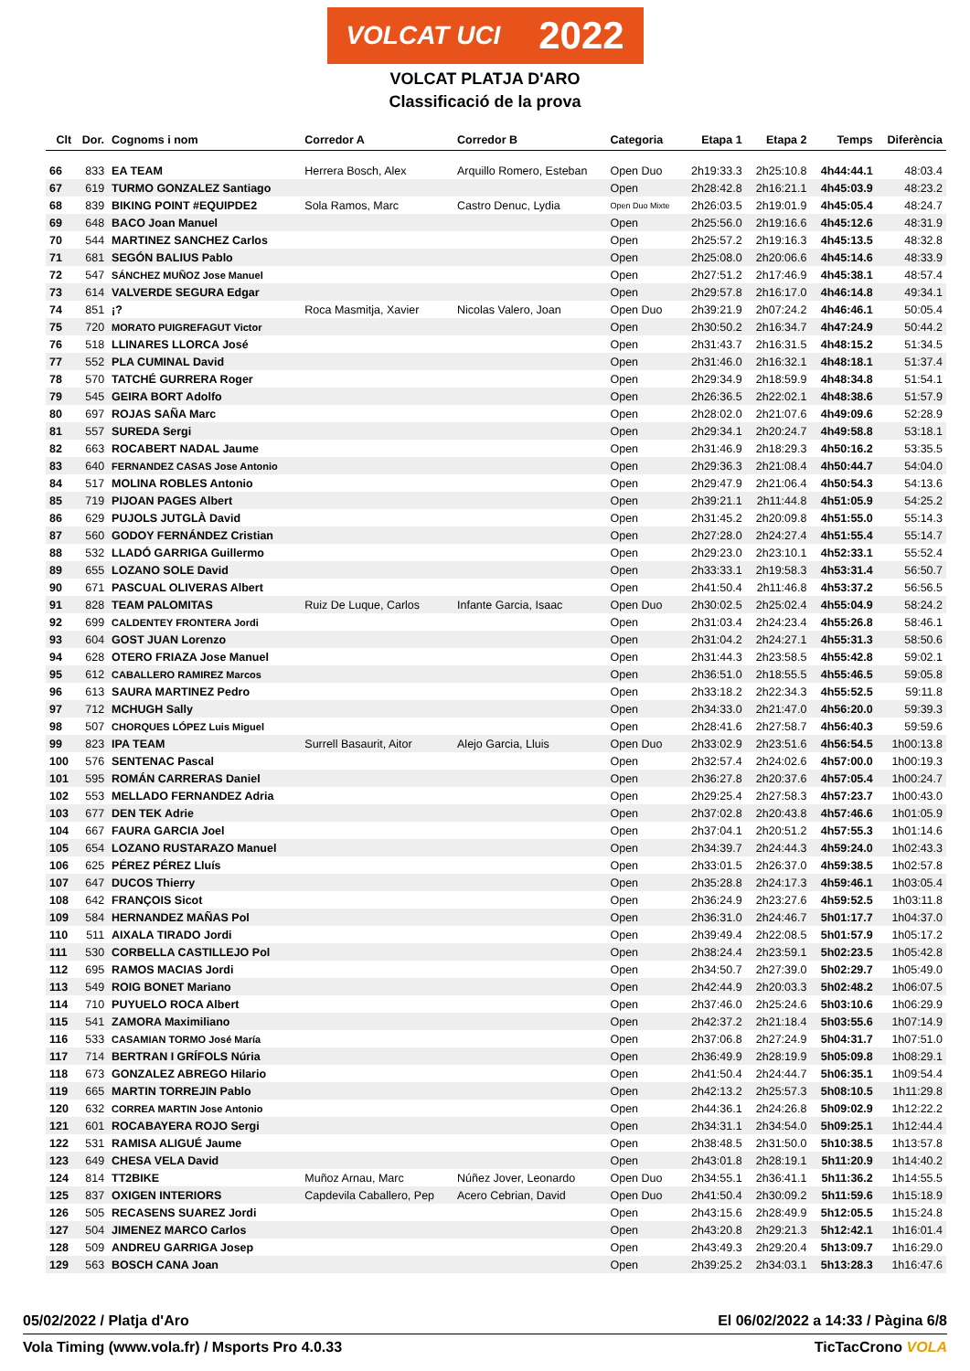VOLCAT UCI 2022
VOLCAT PLATJA D'ARO
Classificació de la prova
| Clt | Dor. | Cognoms i nom | Corredor A | Corredor B | Categoria | Etapa 1 | Etapa 2 | Temps | Diferència |
| --- | --- | --- | --- | --- | --- | --- | --- | --- | --- |
| 66 | 833 | EA TEAM | Herrera Bosch, Alex | Arquillo Romero, Esteban | Open Duo | 2h19:33.3 | 2h25:10.8 | 4h44:44.1 | 48:03.4 |
| 67 | 619 | TURMO GONZALEZ Santiago | | | Open | 2h28:42.8 | 2h16:21.1 | 4h45:03.9 | 48:23.2 |
| 68 | 839 | BIKING POINT #EQUIPDE2 | Sola Ramos, Marc | Castro Denuc, Lydia | Open Duo Mixte | 2h26:03.5 | 2h19:01.9 | 4h45:05.4 | 48:24.7 |
| 69 | 648 | BACO Joan Manuel | | | Open | 2h25:56.0 | 2h19:16.6 | 4h45:12.6 | 48:31.9 |
| 70 | 544 | MARTINEZ SANCHEZ Carlos | | | Open | 2h25:57.2 | 2h19:16.3 | 4h45:13.5 | 48:32.8 |
| 71 | 681 | SEGÓN BALIUS Pablo | | | Open | 2h25:08.0 | 2h20:06.6 | 4h45:14.6 | 48:33.9 |
| 72 | 547 | SÁNCHEZ MUÑOZ Jose Manuel | | | Open | 2h27:51.2 | 2h17:46.9 | 4h45:38.1 | 48:57.4 |
| 73 | 614 | VALVERDE SEGURA Edgar | | | Open | 2h29:57.8 | 2h16:17.0 | 4h46:14.8 | 49:34.1 |
| 74 | 851 | ¡? | Roca Masmitja, Xavier | Nicolas Valero, Joan | Open Duo | 2h39:21.9 | 2h07:24.2 | 4h46:46.1 | 50:05.4 |
| 75 | 720 | MORATO PUIGREFAGUT Victor | | | Open | 2h30:50.2 | 2h16:34.7 | 4h47:24.9 | 50:44.2 |
| 76 | 518 | LLINARES LLORCA José | | | Open | 2h31:43.7 | 2h16:31.5 | 4h48:15.2 | 51:34.5 |
| 77 | 552 | PLA CUMINAL David | | | Open | 2h31:46.0 | 2h16:32.1 | 4h48:18.1 | 51:37.4 |
| 78 | 570 | TATCHÉ GURRERA Roger | | | Open | 2h29:34.9 | 2h18:59.9 | 4h48:34.8 | 51:54.1 |
| 79 | 545 | GEIRA BORT Adolfo | | | Open | 2h26:36.5 | 2h22:02.1 | 4h48:38.6 | 51:57.9 |
| 80 | 697 | ROJAS SAÑA Marc | | | Open | 2h28:02.0 | 2h21:07.6 | 4h49:09.6 | 52:28.9 |
| 81 | 557 | SUREDA Sergi | | | Open | 2h29:34.1 | 2h20:24.7 | 4h49:58.8 | 53:18.1 |
| 82 | 663 | ROCABERT NADAL Jaume | | | Open | 2h31:46.9 | 2h18:29.3 | 4h50:16.2 | 53:35.5 |
| 83 | 640 | FERNANDEZ CASAS Jose Antonio | | | Open | 2h29:36.3 | 2h21:08.4 | 4h50:44.7 | 54:04.0 |
| 84 | 517 | MOLINA ROBLES Antonio | | | Open | 2h29:47.9 | 2h21:06.4 | 4h50:54.3 | 54:13.6 |
| 85 | 719 | PIJOAN PAGES Albert | | | Open | 2h39:21.1 | 2h11:44.8 | 4h51:05.9 | 54:25.2 |
| 86 | 629 | PUJOLS JUTGLÀ David | | | Open | 2h31:45.2 | 2h20:09.8 | 4h51:55.0 | 55:14.3 |
| 87 | 560 | GODOY FERNÁNDEZ Cristian | | | Open | 2h27:28.0 | 2h24:27.4 | 4h51:55.4 | 55:14.7 |
| 88 | 532 | LLADÓ GARRIGA Guillermo | | | Open | 2h29:23.0 | 2h23:10.1 | 4h52:33.1 | 55:52.4 |
| 89 | 655 | LOZANO SOLE David | | | Open | 2h33:33.1 | 2h19:58.3 | 4h53:31.4 | 56:50.7 |
| 90 | 671 | PASCUAL OLIVERAS Albert | | | Open | 2h41:50.4 | 2h11:46.8 | 4h53:37.2 | 56:56.5 |
| 91 | 828 | TEAM PALOMITAS | Ruiz De Luque, Carlos | Infante Garcia, Isaac | Open Duo | 2h30:02.5 | 2h25:02.4 | 4h55:04.9 | 58:24.2 |
| 92 | 699 | CALDENTEY FRONTERA Jordi | | | Open | 2h31:03.4 | 2h24:23.4 | 4h55:26.8 | 58:46.1 |
| 93 | 604 | GOST JUAN Lorenzo | | | Open | 2h31:04.2 | 2h24:27.1 | 4h55:31.3 | 58:50.6 |
| 94 | 628 | OTERO FRIAZA Jose Manuel | | | Open | 2h31:44.3 | 2h23:58.5 | 4h55:42.8 | 59:02.1 |
| 95 | 612 | CABALLERO RAMIREZ Marcos | | | Open | 2h36:51.0 | 2h18:55.5 | 4h55:46.5 | 59:05.8 |
| 96 | 613 | SAURA MARTINEZ Pedro | | | Open | 2h33:18.2 | 2h22:34.3 | 4h55:52.5 | 59:11.8 |
| 97 | 712 | MCHUGH Sally | | | Open | 2h34:33.0 | 2h21:47.0 | 4h56:20.0 | 59:39.3 |
| 98 | 507 | CHORQUES LÓPEZ Luis Miguel | | | Open | 2h28:41.6 | 2h27:58.7 | 4h56:40.3 | 59:59.6 |
| 99 | 823 | IPA TEAM | Surrell Basaurit, Aitor | Alejo Garcia, Lluis | Open Duo | 2h33:02.9 | 2h23:51.6 | 4h56:54.5 | 1h00:13.8 |
| 100 | 576 | SENTENAC Pascal | | | Open | 2h32:57.4 | 2h24:02.6 | 4h57:00.0 | 1h00:19.3 |
| 101 | 595 | ROMÁN CARRERAS Daniel | | | Open | 2h36:27.8 | 2h20:37.6 | 4h57:05.4 | 1h00:24.7 |
| 102 | 553 | MELLADO FERNANDEZ Adria | | | Open | 2h29:25.4 | 2h27:58.3 | 4h57:23.7 | 1h00:43.0 |
| 103 | 677 | DEN TEK Adrie | | | Open | 2h37:02.8 | 2h20:43.8 | 4h57:46.6 | 1h01:05.9 |
| 104 | 667 | FAURA GARCIA Joel | | | Open | 2h37:04.1 | 2h20:51.2 | 4h57:55.3 | 1h01:14.6 |
| 105 | 654 | LOZANO RUSTARAZO Manuel | | | Open | 2h34:39.7 | 2h24:44.3 | 4h59:24.0 | 1h02:43.3 |
| 106 | 625 | PÉREZ PÉREZ Lluís | | | Open | 2h33:01.5 | 2h26:37.0 | 4h59:38.5 | 1h02:57.8 |
| 107 | 647 | DUCOS Thierry | | | Open | 2h35:28.8 | 2h24:17.3 | 4h59:46.1 | 1h03:05.4 |
| 108 | 642 | FRANÇOIS Sicot | | | Open | 2h36:24.9 | 2h23:27.6 | 4h59:52.5 | 1h03:11.8 |
| 109 | 584 | HERNANDEZ MAÑAS Pol | | | Open | 2h36:31.0 | 2h24:46.7 | 5h01:17.7 | 1h04:37.0 |
| 110 | 511 | AIXALA TIRADO Jordi | | | Open | 2h39:49.4 | 2h22:08.5 | 5h01:57.9 | 1h05:17.2 |
| 111 | 530 | CORBELLA CASTILLEJO Pol | | | Open | 2h38:24.4 | 2h23:59.1 | 5h02:23.5 | 1h05:42.8 |
| 112 | 695 | RAMOS MACIAS Jordi | | | Open | 2h34:50.7 | 2h27:39.0 | 5h02:29.7 | 1h05:49.0 |
| 113 | 549 | ROIG BONET Mariano | | | Open | 2h42:44.9 | 2h20:03.3 | 5h02:48.2 | 1h06:07.5 |
| 114 | 710 | PUYUELO ROCA Albert | | | Open | 2h37:46.0 | 2h25:24.6 | 5h03:10.6 | 1h06:29.9 |
| 115 | 541 | ZAMORA Maximiliano | | | Open | 2h42:37.2 | 2h21:18.4 | 5h03:55.6 | 1h07:14.9 |
| 116 | 533 | CASAMIAN TORMO José María | | | Open | 2h37:06.8 | 2h27:24.9 | 5h04:31.7 | 1h07:51.0 |
| 117 | 714 | BERTRAN I GRÍFOLS Núria | | | Open | 2h36:49.9 | 2h28:19.9 | 5h05:09.8 | 1h08:29.1 |
| 118 | 673 | GONZALEZ ABREGO Hilario | | | Open | 2h41:50.4 | 2h24:44.7 | 5h06:35.1 | 1h09:54.4 |
| 119 | 665 | MARTIN TORREJIN Pablo | | | Open | 2h42:13.2 | 2h25:57.3 | 5h08:10.5 | 1h11:29.8 |
| 120 | 632 | CORREA MARTIN Jose Antonio | | | Open | 2h44:36.1 | 2h24:26.8 | 5h09:02.9 | 1h12:22.2 |
| 121 | 601 | ROCABAYERA ROJO Sergi | | | Open | 2h34:31.1 | 2h34:54.0 | 5h09:25.1 | 1h12:44.4 |
| 122 | 531 | RAMISA ALIGUÉ Jaume | | | Open | 2h38:48.5 | 2h31:50.0 | 5h10:38.5 | 1h13:57.8 |
| 123 | 649 | CHESA VELA David | | | Open | 2h43:01.8 | 2h28:19.1 | 5h11:20.9 | 1h14:40.2 |
| 124 | 814 | TT2BIKE | Muñoz Arnau, Marc | Núñez Jover, Leonardo | Open Duo | 2h34:55.1 | 2h36:41.1 | 5h11:36.2 | 1h14:55.5 |
| 125 | 837 | OXIGEN INTERIORS | Capdevila Caballero, Pep | Acero Cebrian, David | Open Duo | 2h41:50.4 | 2h30:09.2 | 5h11:59.6 | 1h15:18.9 |
| 126 | 505 | RECASENS SUAREZ Jordi | | | Open | 2h43:15.6 | 2h28:49.9 | 5h12:05.5 | 1h15:24.8 |
| 127 | 504 | JIMENEZ MARCO Carlos | | | Open | 2h43:20.8 | 2h29:21.3 | 5h12:42.1 | 1h16:01.4 |
| 128 | 509 | ANDREU GARRIGA Josep | | | Open | 2h43:49.3 | 2h29:20.4 | 5h13:09.7 | 1h16:29.0 |
| 129 | 563 | BOSCH CANA Joan | | | Open | 2h39:25.2 | 2h34:03.1 | 5h13:28.3 | 1h16:47.6 |
05/02/2022 / Platja d'Aro El 06/02/2022 a 14:33 / Pàgina 6/8
Vola Timing (www.vola.fr) / Msports Pro 4.0.33 TicTacCrono VOLA